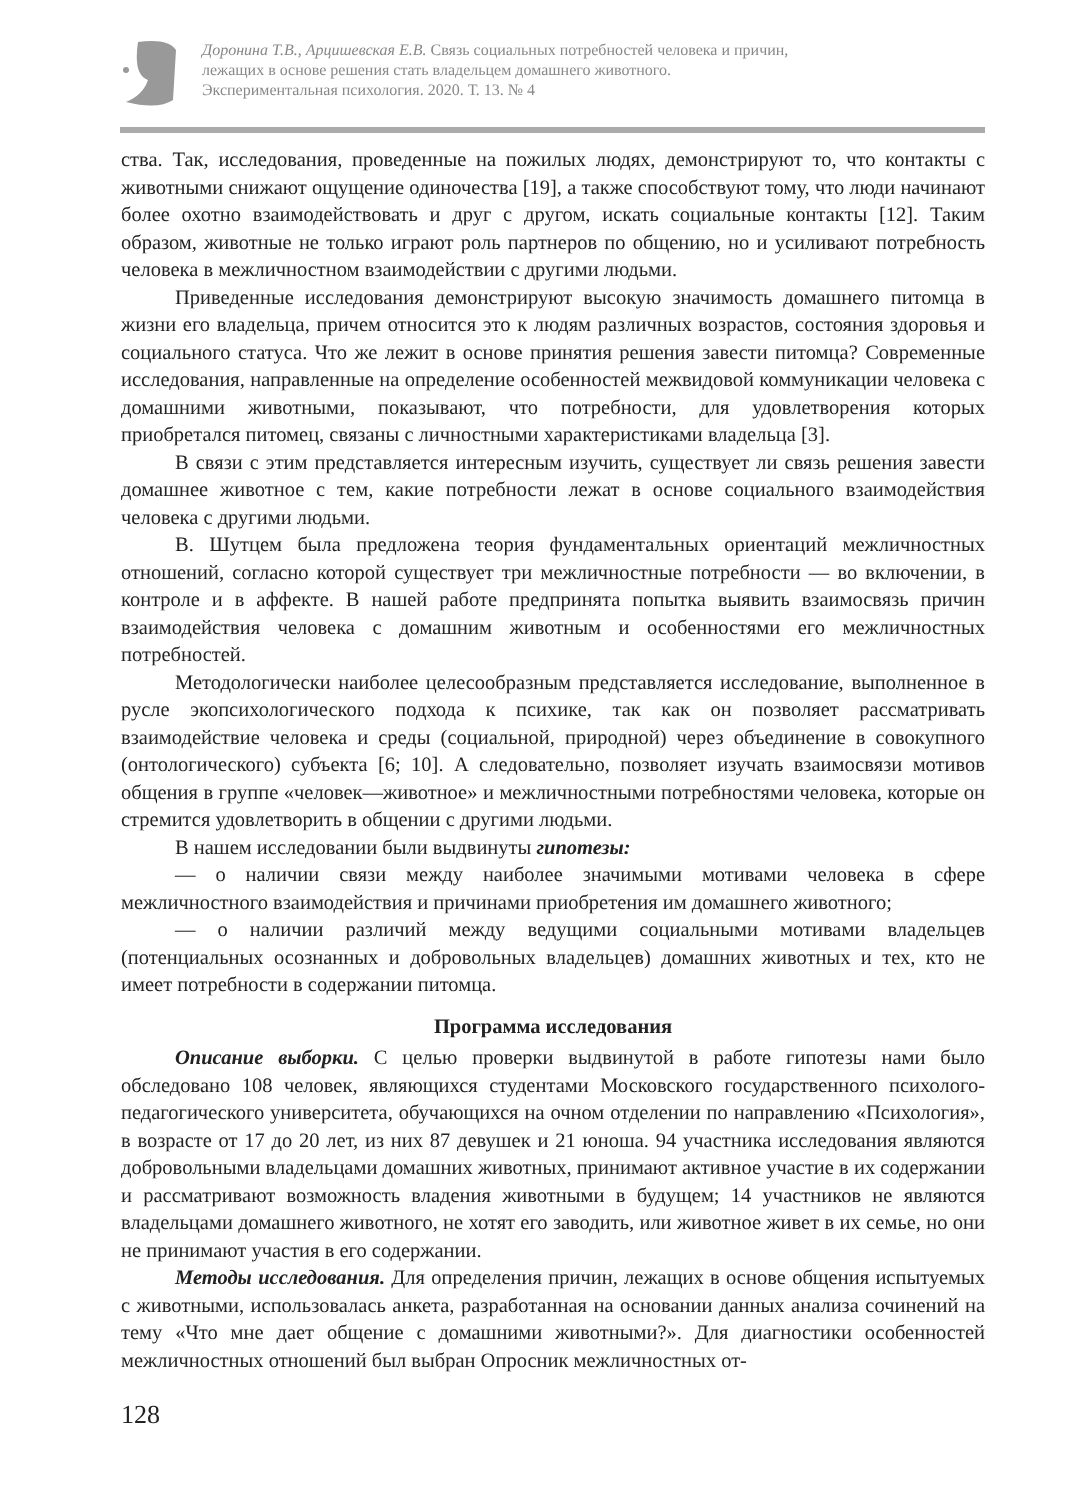Доронина Т.В., Арцишевская Е.В. Связь социальных потребностей человека и причин,
лежащих в основе решения стать владельцем домашнего животного.
Экспериментальная психология. 2020. Т. 13. № 4
ства. Так, исследования, проведенные на пожилых людях, демонстрируют то, что контакты с животными снижают ощущение одиночества [19], а также способствуют тому, что люди начинают более охотно взаимодействовать и друг с другом, искать социальные контакты [12]. Таким образом, животные не только играют роль партнеров по общению, но и усиливают потребность человека в межличностном взаимодействии с другими людьми.
Приведенные исследования демонстрируют высокую значимость домашнего питомца в жизни его владельца, причем относится это к людям различных возрастов, состояния здоровья и социального статуса. Что же лежит в основе принятия решения завести питомца? Современные исследования, направленные на определение особенностей межвидовой коммуникации человека с домашними животными, показывают, что потребности, для удовлетворения которых приобретался питомец, связаны с личностными характеристиками владельца [3].
В связи с этим представляется интересным изучить, существует ли связь решения завести домашнее животное с тем, какие потребности лежат в основе социального взаимодействия человека с другими людьми.
В. Шутцем была предложена теория фундаментальных ориентаций межличностных отношений, согласно которой существует три межличностные потребности — во включении, в контроле и в аффекте. В нашей работе предпринята попытка выявить взаимосвязь причин взаимодействия человека с домашним животным и особенностями его межличностных потребностей.
Методологически наиболее целесообразным представляется исследование, выполненное в русле экопсихологического подхода к психике, так как он позволяет рассматривать взаимодействие человека и среды (социальной, природной) через объединение в совокупного (онтологического) субъекта [6; 10]. А следовательно, позволяет изучать взаимосвязи мотивов общения в группе «человек—животное» и межличностными потребностями человека, которые он стремится удовлетворить в общении с другими людьми.
В нашем исследовании были выдвинуты гипотезы:
— о наличии связи между наиболее значимыми мотивами человека в сфере межличностного взаимодействия и причинами приобретения им домашнего животного;
— о наличии различий между ведущими социальными мотивами владельцев (потенциальных осознанных и добровольных владельцев) домашних животных и тех, кто не имеет потребности в содержании питомца.
Программа исследования
Описание выборки. С целью проверки выдвинутой в работе гипотезы нами было обследовано 108 человек, являющихся студентами Московского государственного психолого-педагогического университета, обучающихся на очном отделении по направлению «Психология», в возрасте от 17 до 20 лет, из них 87 девушек и 21 юноша. 94 участника исследования являются добровольными владельцами домашних животных, принимают активное участие в их содержании и рассматривают возможность владения животными в будущем; 14 участников не являются владельцами домашнего животного, не хотят его заводить, или животное живет в их семье, но они не принимают участия в его содержании.
Методы исследования. Для определения причин, лежащих в основе общения испытуемых с животными, использовалась анкета, разработанная на основании данных анализа сочинений на тему «Что мне дает общение с домашними животными?». Для диагностики особенностей межличностных отношений был выбран Опросник межличностных от-
128